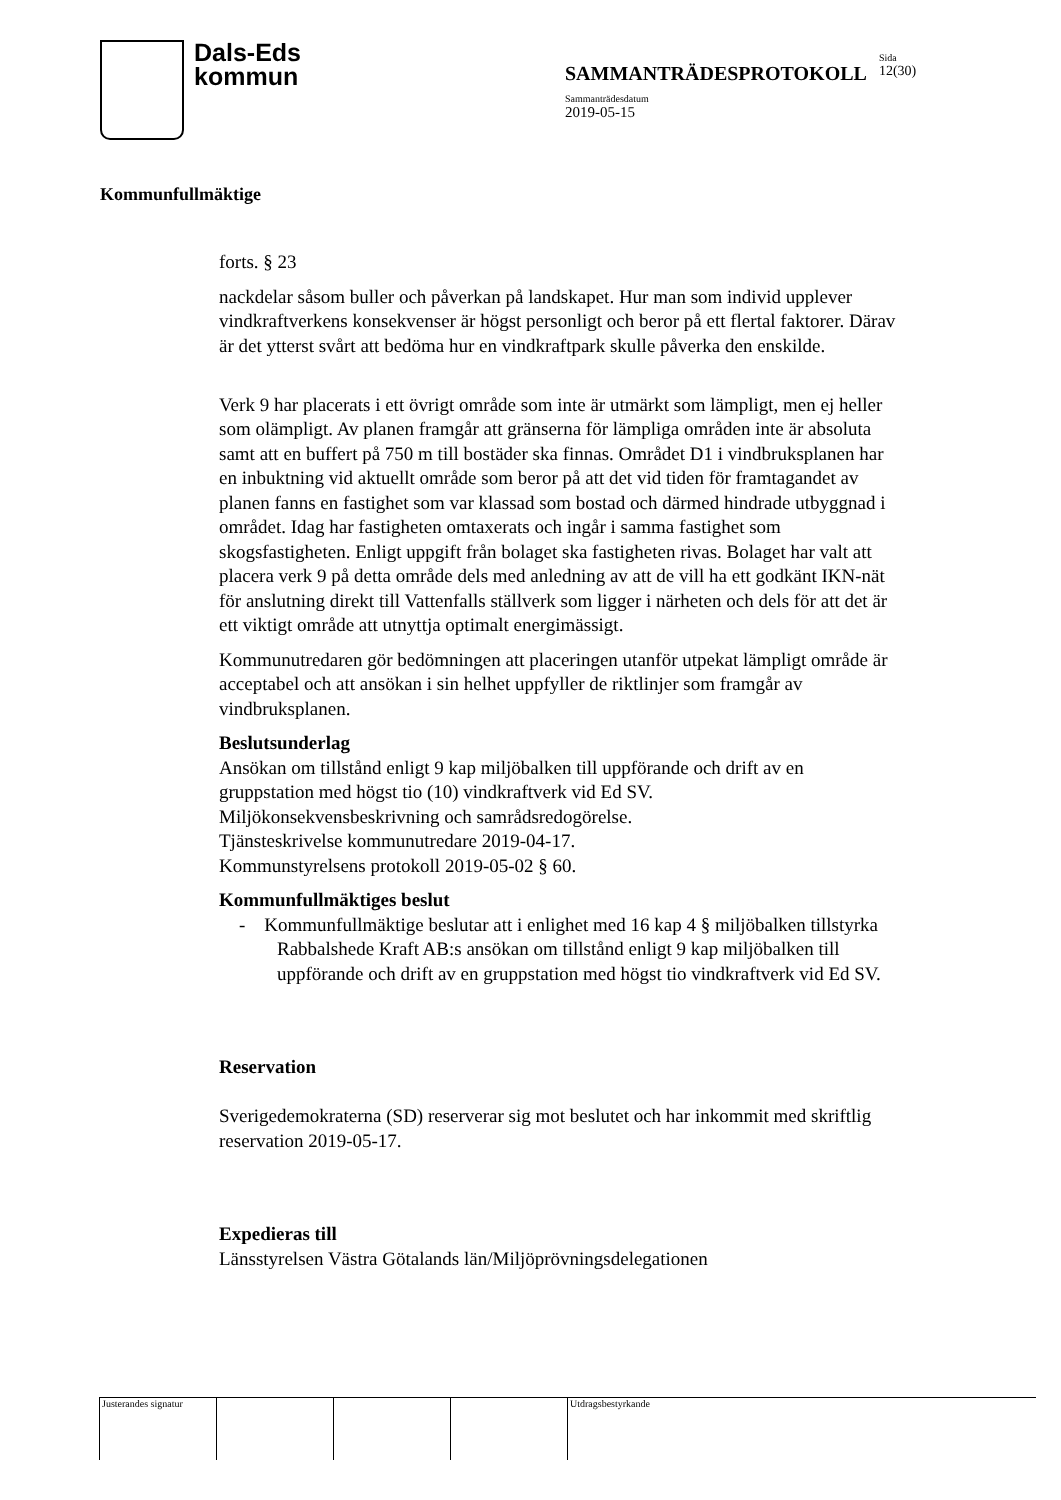Dals-Eds
kommun
SAMMANTRÄDESPROTOKOLL
Sammanträdesdatum
2019-05-15
Sida
12(30)
Kommunfullmäktige
forts. § 23
nackdelar såsom buller och påverkan på landskapet. Hur man som individ upplever vindkraftverkens konsekvenser är högst personligt och beror på ett flertal faktorer. Därav är det ytterst svårt att bedöma hur en vindkraftpark skulle påverka den enskilde.
Verk 9 har placerats i ett övrigt område som inte är utmärkt som lämpligt, men ej heller som olämpligt. Av planen framgår att gränserna för lämpliga områden inte är absoluta samt att en buffert på 750 m till bostäder ska finnas. Området D1 i vindbruksplanen har en inbuktning vid aktuellt område som beror på att det vid tiden för framtagandet av planen fanns en fastighet som var klassad som bostad och därmed hindrade utbyggnad i området. Idag har fastigheten omtaxerats och ingår i samma fastighet som skogsfastigheten. Enligt uppgift från bolaget ska fastigheten rivas. Bolaget har valt att placera verk 9 på detta område dels med anledning av att de vill ha ett godkänt IKN-nät för anslutning direkt till Vattenfalls ställverk som ligger i närheten och dels för att det är ett viktigt område att utnyttja optimalt energimässigt.
Kommunutredaren gör bedömningen att placeringen utanför utpekat lämpligt område är acceptabel och att ansökan i sin helhet uppfyller de riktlinjer som framgår av vindbruksplanen.
Beslutsunderlag
Ansökan om tillstånd enligt 9 kap miljöbalken till uppförande och drift av en gruppstation med högst tio (10) vindkraftverk vid Ed SV.
Miljökonsekvensbeskrivning och samrådsredogörelse.
Tjänsteskrivelse kommunutredare 2019-04-17.
Kommunstyrelsens protokoll 2019-05-02 § 60.
Kommunfullmäktiges beslut
- Kommunfullmäktige beslutar att i enlighet med 16 kap 4 § miljöbalken tillstyrka Rabbalshede Kraft AB:s ansökan om tillstånd enligt 9 kap miljöbalken till uppförande och drift av en gruppstation med högst tio vindkraftverk vid Ed SV.
Reservation
Sverigedemokraterna (SD) reserverar sig mot beslutet och har inkommit med skriftlig reservation 2019-05-17.
Expedieras till
Länsstyrelsen Västra Götalands län/Miljöprövningsdelegationen
Justerandes signatur
Utdragsbestyrkande